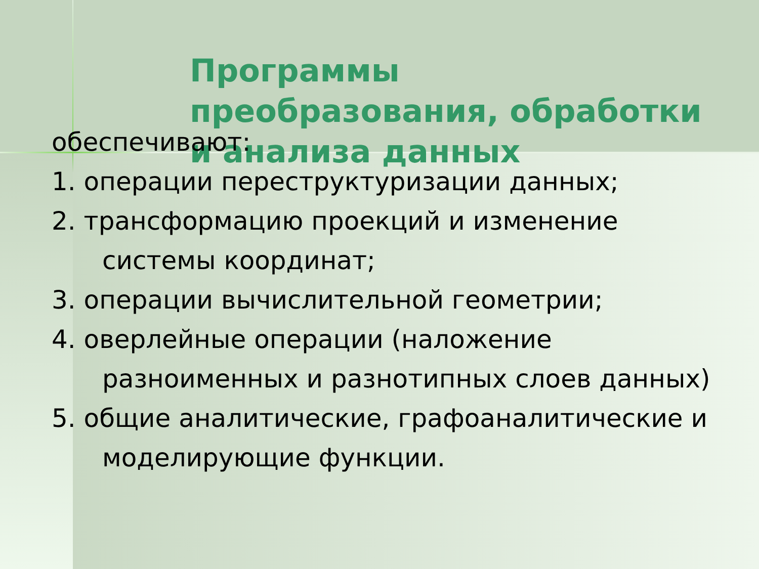Программы преобразования, обработки и анализа данных
обеспечивают:
1. операции переструктуризации данных;
2. трансформацию проекций и изменение системы координат;
3. операции вычислительной геометрии;
4. оверлейные операции (наложение разноименных и разнотипных слоев данных)
5. общие аналитические, графоаналитические и моделирующие функции.